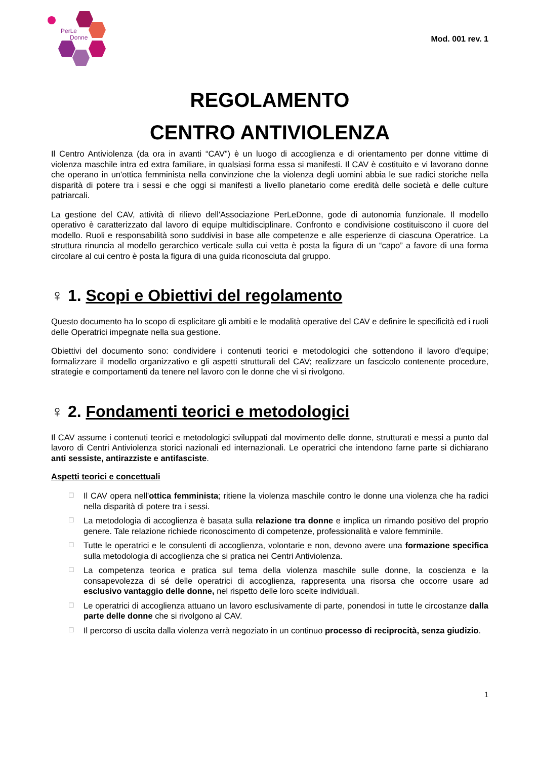PerLe
Donne
Mod. 001 rev. 1
REGOLAMENTO
CENTRO ANTIVIOLENZA
Il Centro Antiviolenza (da ora in avanti “CAV”) è un luogo di accoglienza e di orientamento per donne vittime di violenza maschile intra ed extra familiare, in qualsiasi forma essa si manifesti. Il CAV è costituito e vi lavorano donne che operano in un'ottica femminista nella convinzione che la violenza degli uomini abbia le sue radici storiche nella disparità di potere tra i sessi e che oggi si manifesti a livello planetario come eredità delle società e delle culture patriarcali.
La gestione del CAV, attività di rilievo dell'Associazione PerLeDonne, gode di autonomia funzionale. Il modello operativo è caratterizzato dal lavoro di equipe multidisciplinare. Confronto e condivisione costituiscono il cuore del modello. Ruoli e responsabilità sono suddivisi in base alle competenze e alle esperienze di ciascuna Operatrice. La struttura rinuncia al modello gerarchico verticale sulla cui vetta è posta la figura di un “capo” a favore di una forma circolare al cui centro è posta la figura di una guida riconosciuta dal gruppo.
♀ 1. Scopi e Obiettivi del regolamento
Questo documento ha lo scopo di esplicitare gli ambiti e le modalità operative del CAV e definire le specificità ed i ruoli delle Operatrici impegnate nella sua gestione.
Obiettivi del documento sono: condividere i contenuti teorici e metodologici che sottendono il lavoro d’equipe; formalizzare il modello organizzativo e gli aspetti strutturali del CAV; realizzare un fascicolo contenente procedure, strategie e comportamenti da tenere nel lavoro con le donne che vi si rivolgono.
♀ 2. Fondamenti teorici e metodologici
Il CAV assume i contenuti teorici e metodologici sviluppati dal movimento delle donne, strutturati e messi a punto dal lavoro di Centri Antiviolenza storici nazionali ed internazionali. Le operatrici che intendono farne parte si dichiarano anti sessiste, antirazziste e antifasciste.
Aspetti teorici e concettuali
☐ Il CAV opera nell'ottica femminista; ritiene la violenza maschile contro le donne una violenza che ha radici nella disparità di potere tra i sessi.
☐ La metodologia di accoglienza è basata sulla relazione tra donne e implica un rimando positivo del proprio genere. Tale relazione richiede riconoscimento di competenze, professionalità e valore femminile.
☐ Tutte le operatrici e le consulenti di accoglienza, volontarie e non, devono avere una formazione specifica sulla metodologia di accoglienza che si pratica nei Centri Antiviolenza.
☐ La competenza teorica e pratica sul tema della violenza maschile sulle donne, la coscienza e la consapevolezza di sé delle operatrici di accoglienza, rappresenta una risorsa che occorre usare ad esclusivo vantaggio delle donne, nel rispetto delle loro scelte individuali.
☐ Le operatrici di accoglienza attuano un lavoro esclusivamente di parte, ponendosi in tutte le circostanze dalla parte delle donne che si rivolgono al CAV.
☐ Il percorso di uscita dalla violenza verrà negoziato in un continuo processo di reciprocità, senza giudizio.
1